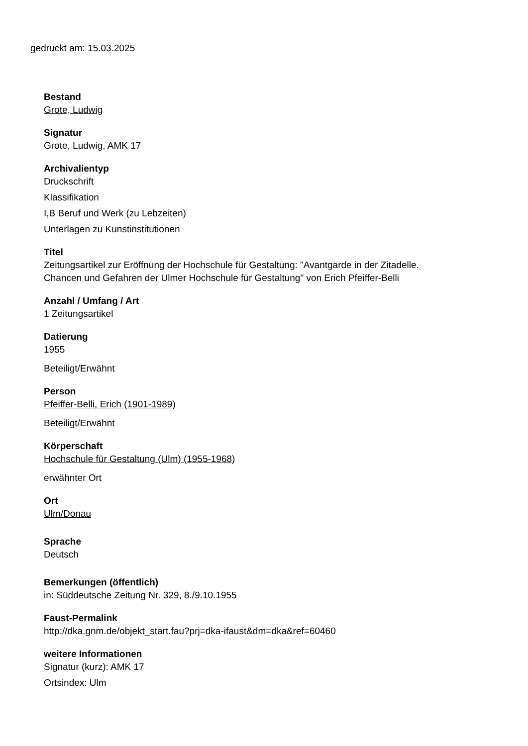gedruckt am: 15.03.2025
Bestand
Grote, Ludwig
Signatur
Grote, Ludwig, AMK 17
Archivalientyp
Druckschrift
Klassifikation
I,B Beruf und Werk (zu Lebzeiten)
Unterlagen zu Kunstinstitutionen
Titel
Zeitungsartikel zur Eröffnung der Hochschule für Gestaltung: "Avantgarde in der Zitadelle.
Chancen und Gefahren der Ulmer Hochschule für Gestaltung" von Erich Pfeiffer-Belli
Anzahl / Umfang / Art
1 Zeitungsartikel
Datierung
1955
Beteiligt/Erwähnt
Person
Pfeiffer-Belli, Erich (1901-1989)
Beteiligt/Erwähnt
Körperschaft
Hochschule für Gestaltung (Ulm) (1955-1968)
erwähnter Ort
Ort
Ulm/Donau
Sprache
Deutsch
Bemerkungen (öffentlich)
in: Süddeutsche Zeitung Nr. 329, 8./9.10.1955
Faust-Permalink
http://dka.gnm.de/objekt_start.fau?prj=dka-ifaust&dm=dka&ref=60460
weitere Informationen
Signatur (kurz): AMK 17
Ortsindex: Ulm